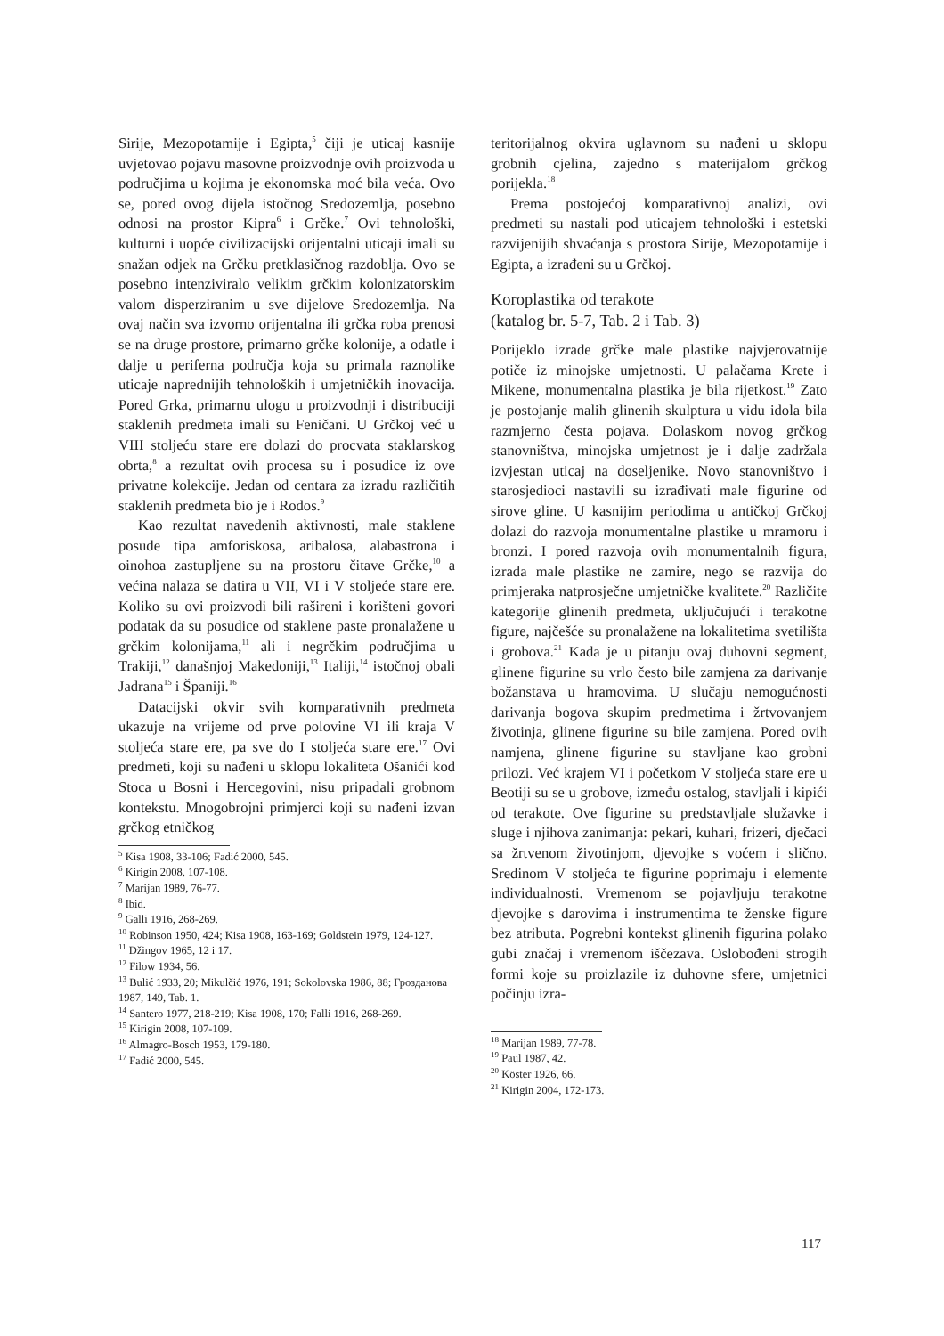Sirije, Mezopotamije i Egipta,<sup>5</sup> čiji je uticaj kasnije uvjetovao pojavu masovne proizvodnje ovih proizvoda u područjima u kojima je ekonomska moć bila veća. Ovo se, pored ovog dijela istočnog Sredozemlja, posebno odnosi na prostor Kipra<sup>6</sup> i Grčke.<sup>7</sup> Ovi tehnološki, kulturni i uopće civilizacijski orijentalni uticaji imali su snažan odjek na Grčku pretklasičnog razdoblja. Ovo se posebno intenziviralo velikim grčkim kolonizatorskim valom disperziranim u sve dijelove Sredozemlja. Na ovaj način sva izvorno orijentalna ili grčka roba prenosi se na druge prostore, primarno grčke kolonije, a odatle i dalje u periferna područja koja su primala raznolike uticaje naprednijih tehnoloških i umjetničkih inovacija. Pored Grka, primarnu ulogu u proizvodnji i distribuciji staklenih predmeta imali su Feničani. U Grčkoj već u VIII stoljeću stare ere dolazi do procvata staklarskog obrta,<sup>8</sup> a rezultat ovih procesa su i posudice iz ove privatne kolekcije. Jedan od centara za izradu različitih staklenih predmeta bio je i Rodos.<sup>9</sup>
Kao rezultat navedenih aktivnosti, male staklene posude tipa amforiskosa, aribalosa, alabastrona i oinohoa zastupljene su na prostoru čitave Grčke,<sup>10</sup> a većina nalaza se datira u VII, VI i V stoljeće stare ere. Koliko su ovi proizvodi bili rašireni i korišteni govori podatak da su posudice od staklene paste pronalažene u grčkim kolonijama,<sup>11</sup> ali i negrčkim područjima u Trakiji,<sup>12</sup> današnjoj Makedoniji,<sup>13</sup> Italiji,<sup>14</sup> istočnoj obali Jadrana<sup>15</sup> i Španiji.<sup>16</sup>
Datacijski okvir svih komparativnih predmeta ukazuje na vrijeme od prve polovine VI ili kraja V stoljeća stare ere, pa sve do I stoljeća stare ere.<sup>17</sup> Ovi predmeti, koji su nađeni u sklopu lokaliteta Ošanići kod Stoca u Bosni i Hercegovini, nisu pripadali grobnom kontekstu. Mnogobrojni primjerci koji su nađeni izvan grčkog etničkog
<sup>5</sup> Kisa 1908, 33-106; Fadić 2000, 545.
<sup>6</sup> Kirigin 2008, 107-108.
<sup>7</sup> Marijan 1989, 76-77.
<sup>8</sup> Ibid.
<sup>9</sup> Galli 1916, 268-269.
<sup>10</sup> Robinson 1950, 424; Kisa 1908, 163-169; Goldstein 1979, 124-127.
<sup>11</sup> Džingov 1965, 12 i 17.
<sup>12</sup> Filow 1934, 56.
<sup>13</sup> Bulić 1933, 20; Mikulčić 1976, 191; Sokolovska 1986, 88; Грозданова 1987, 149, Tab. 1.
<sup>14</sup> Santero 1977, 218-219; Kisa 1908, 170; Falli 1916, 268-269.
<sup>15</sup> Kirigin 2008, 107-109.
<sup>16</sup> Almagro-Bosch 1953, 179-180.
<sup>17</sup> Fadić 2000, 545.
teritorijalnog okvira uglavnom su nađeni u sklopu grobnih cjelina, zajedno s materijalom grčkog porijekla.<sup>18</sup>
Prema postojećoj komparativnoj analizi, ovi predmeti su nastali pod uticajem tehnološki i estetski razvijenijih shvaćanja s prostora Sirije, Mezopotamije i Egipta, a izrađeni su u Grčkoj.
Koroplastika od terakote
(katalog br. 5-7, Tab. 2 i Tab. 3)
Porijeklo izrade grčke male plastike najvjerovatnije potiče iz minojske umjetnosti. U palačama Krete i Mikene, monumentalna plastika je bila rijetkost.<sup>19</sup> Zato je postojanje malih glinenih skulptura u vidu idola bila razmjerno česta pojava. Dolaskom novog grčkog stanovništva, minojska umjetnost je i dalje zadržala izvjestan uticaj na doseljenike. Novo stanovništvo i starosjedioci nastavili su izrađivati male figurine od sirove gline. U kasnijim periodima u antičkoj Grčkoj dolazi do razvoja monumentalne plastike u mramoru i bronzi. I pored razvoja ovih monumentalnih figura, izrada male plastike ne zamire, nego se razvija do primjeraka natprosječne umjetničke kvalitete.<sup>20</sup> Različite kategorije glinenih predmeta, uključujući i terakotne figure, najčešće su pronalažene na lokalitetima svetilišta i grobova.<sup>21</sup> Kada je u pitanju ovaj duhovni segment, glinene figurine su vrlo često bile zamjena za darivanje božanstava u hramovima. U slučaju nemogućnosti darivanja bogova skupim predmetima i žrtvovanjem životinja, glinene figurine su bile zamjena. Pored ovih namjena, glinene figurine su stavljane kao grobni prilozi. Već krajem VI i početkom V stoljeća stare ere u Beotiji su se u grobove, između ostalog, stavljali i kipići od terakote. Ove figurine su predstavljale služavke i sluge i njihova zanimanja: pekari, kuhari, frizeri, dječaci sa žrtvenom životinjom, djevojke s voćem i slično. Sredinom V stoljeća te figurine poprimaju i elemente individualnosti. Vremenom se pojavljuju terakotne djevojke s darovima i instrumentima te ženske figure bez atributa. Pogrebni kontekst glinenih figurina polako gubi značaj i vremenom iščezava. Oslobođeni strogih formi koje su proizlazile iz duhovne sfere, umjetnici počinju izra-
<sup>18</sup> Marijan 1989, 77-78.
<sup>19</sup> Paul 1987, 42.
<sup>20</sup> Köster 1926, 66.
<sup>21</sup> Kirigin 2004, 172-173.
117